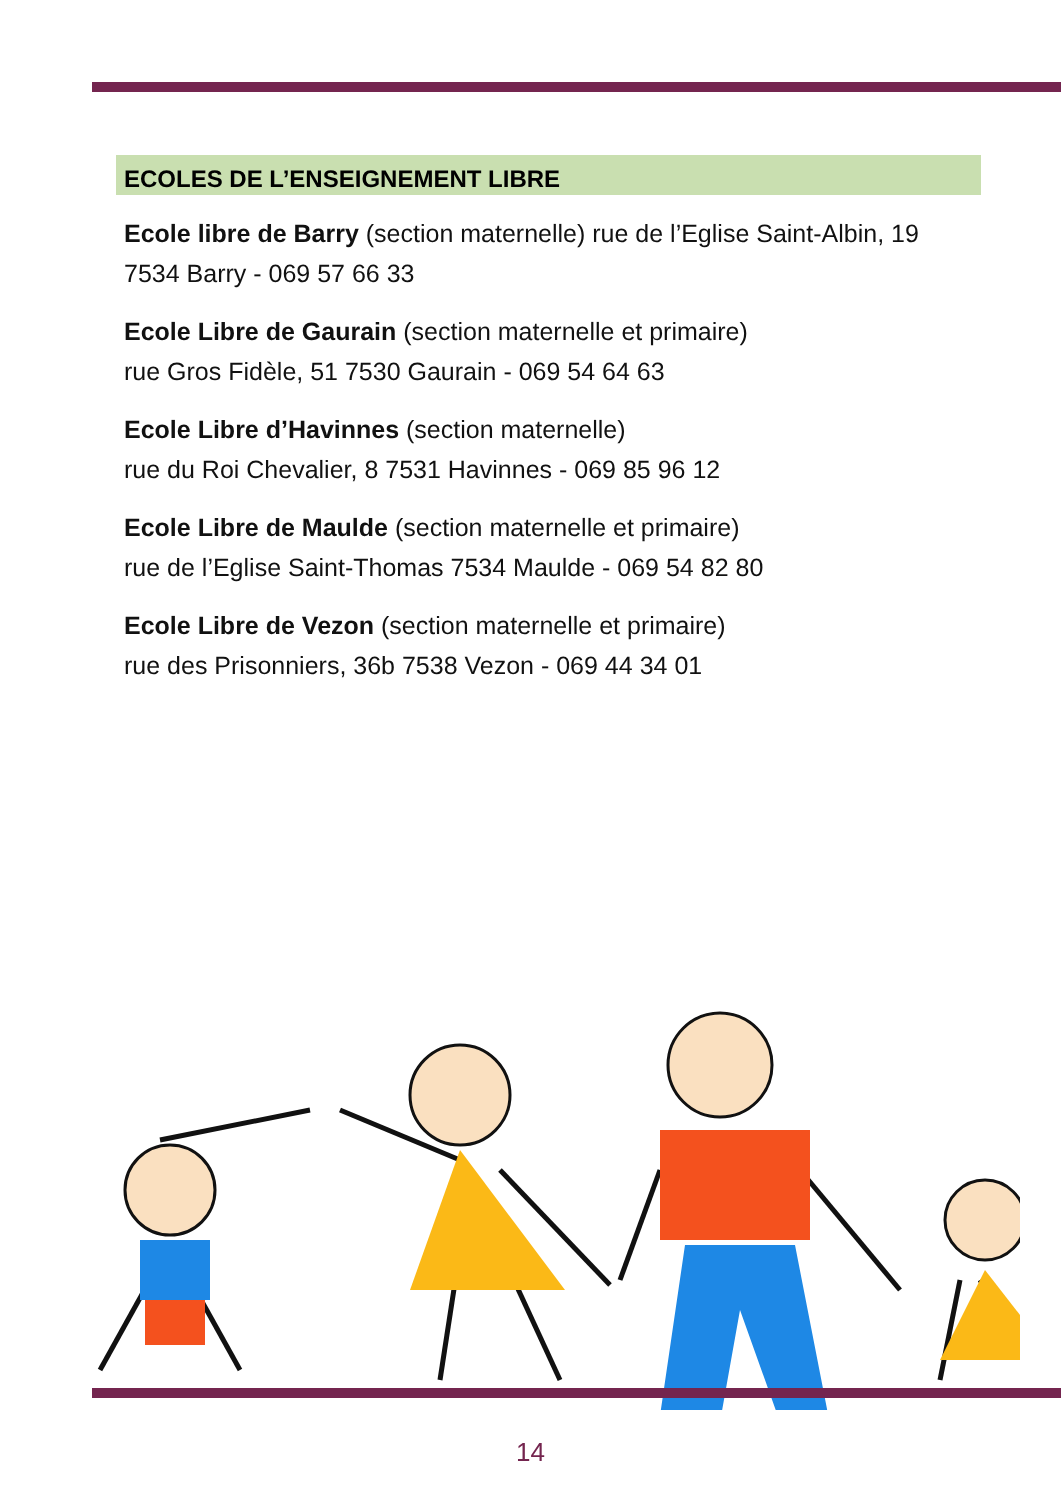ECOLES DE L’ENSEIGNEMENT LIBRE
Ecole libre de Barry (section maternelle) rue de l’Eglise Saint-Albin, 19 7534 Barry - 069 57 66 33
Ecole Libre de Gaurain (section maternelle et primaire)
rue Gros Fidèle, 51 7530 Gaurain - 069 54 64 63
Ecole Libre d’Havinnes (section maternelle)
rue du Roi Chevalier, 8 7531 Havinnes - 069 85 96 12
Ecole Libre de Maulde (section maternelle et primaire)
rue de l’Eglise Saint-Thomas 7534 Maulde - 069 54 82 80
Ecole Libre de Vezon (section maternelle et primaire)
rue des Prisonniers, 36b 7538 Vezon - 069 44 34 01
14